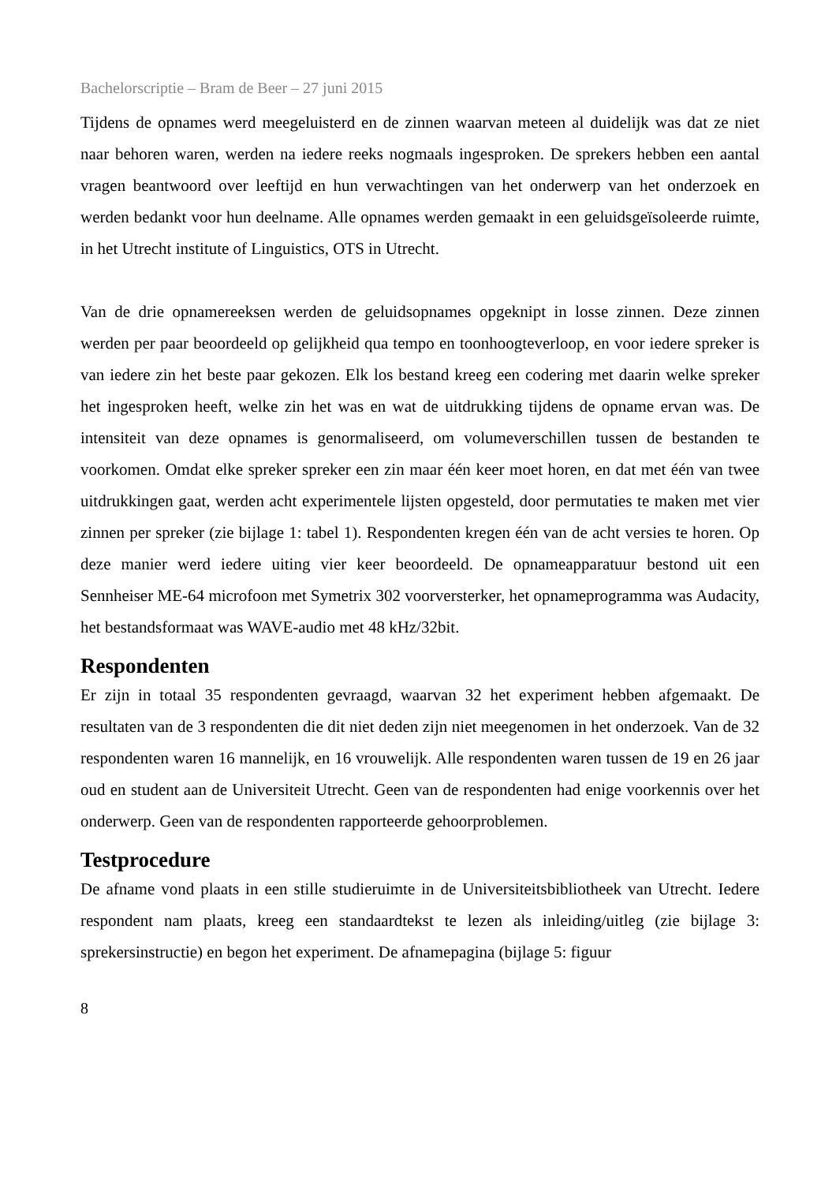Bachelorscriptie – Bram de Beer – 27 juni 2015
Tijdens de opnames werd meegeluisterd en de zinnen waarvan meteen al duidelijk was dat ze niet naar behoren waren, werden na iedere reeks nogmaals ingesproken. De sprekers hebben een aantal vragen beantwoord over leeftijd en hun verwachtingen van het onderwerp van het onderzoek en werden bedankt voor hun deelname. Alle opnames werden gemaakt in een geluidsgeïsoleerde ruimte, in het Utrecht institute of Linguistics, OTS in Utrecht.
Van de drie opnamereeksen werden de geluidsopnames opgeknipt in losse zinnen. Deze zinnen werden per paar beoordeeld op gelijkheid qua tempo en toonhoogteverloop, en voor iedere spreker is van iedere zin het beste paar gekozen. Elk los bestand kreeg een codering met daarin welke spreker het ingesproken heeft, welke zin het was en wat de uitdrukking tijdens de opname ervan was. De intensiteit van deze opnames is genormaliseerd, om volumeverschillen tussen de bestanden te voorkomen. Omdat elke spreker spreker een zin maar één keer moet horen, en dat met één van twee uitdrukkingen gaat, werden acht experimentele lijsten opgesteld, door permutaties te maken met vier zinnen per spreker (zie bijlage 1: tabel 1). Respondenten kregen één van de acht versies te horen. Op deze manier werd iedere uiting vier keer beoordeeld. De opnameapparatuur bestond uit een Sennheiser ME-64 microfoon met Symetrix 302 voorversterker, het opnameprogramma was Audacity, het bestandsformaat was WAVE-audio met 48 kHz/32bit.
Respondenten
Er zijn in totaal 35 respondenten gevraagd, waarvan 32 het experiment hebben afgemaakt. De resultaten van de 3 respondenten die dit niet deden zijn niet meegenomen in het onderzoek. Van de 32 respondenten waren 16 mannelijk, en 16 vrouwelijk. Alle respondenten waren tussen de 19 en 26 jaar oud en student aan de Universiteit Utrecht. Geen van de respondenten had enige voorkennis over het onderwerp. Geen van de respondenten rapporteerde gehoorproblemen.
Testprocedure
De afname vond plaats in een stille studieruimte in de Universiteitsbibliotheek van Utrecht. Iedere respondent nam plaats, kreeg een standaardtekst te lezen als inleiding/uitleg (zie bijlage 3: sprekersinstructie) en begon het experiment. De afnamepagina (bijlage 5: figuur
8